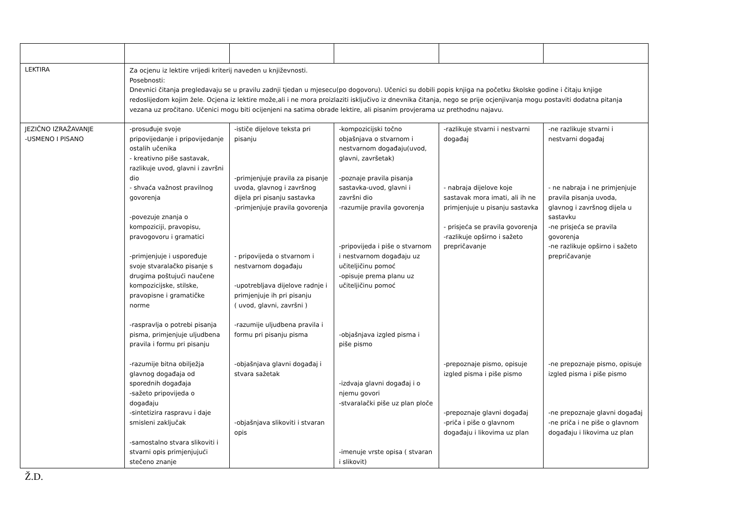| LEKTIRA | Za ocjenu iz lektire vrijedi kriterij naveden u književnosti. Posebnosti: Dnevnici čitanja pregledavaju se u pravilu zadnji tjedan u mjesecu(po dogovoru). Učenici su dobili popis knjiga na početku školske godine i čitaju knjige redoslijedom kojim žele. Ocjena iz lektire može,ali i ne mora proizlaziti isključivo iz dnevnika čitanja, nego se prije ocjenjivanja mogu postaviti dodatna pitanja vezana uz pročitano. Učenici mogu biti ocijenjeni na satima obrade lektire, ali pisanim provjerama uz prethodnu najavu. | | | | |
| JEZIČNO IZRAŽAVANJE -USMENO I PISANO | -prosuđuje svoje pripovijedanje i pripovijedanje ostalih učenika - kreativno piše sastavak, razlikuje uvod, glavni i završni dio - shvaća važnost pravilnog govorenja -povezuje znanja o kompoziciji, pravopisu, pravogovoru i gramatici -primjenjuje i uspoređuje svoje stvaralačko pisanje s drugima poštujući naučene kompozicijske, stilske, pravopisne i gramatičke norme -raspravlja o potrebi pisanja pisma, primjenjuje uljudbena pravila i formu pri pisanju -razumije bitna obilježja glavnog događaja od sporednih događaja -sažeto pripovijeda o događaju -sintetizira raspravu i daje smisleni zaključak -samostalno stvara slikoviti i stvarni opis primjenjujući stečeno znanje | -ističe dijelove teksta pri pisanju -primjenjuje pravila za pisanje uvoda, glavnog i završnog dijela pri pisanju sastavka -primjenjuje pravila govorenja - pripovijeda o stvarnom i nestvarnom događaju -upotrebljava dijelove radnje i primjenjuje ih pri pisanju ( uvod, glavni, završni ) -razumije uljudbena pravila i formu pri pisanju pisma -objašnjava glavni događaj i stvara sažetak -objašnjava slikoviti i stvaran opis | -kompozicijski točno objašnjava o stvarnom i nestvarnom događaju(uvod, glavni, završetak) -poznaje pravila pisanja sastavka-uvod, glavni i završni dio -razumije pravila govorenja -pripovijeda i piše o stvarnom i nestvarnom događaju uz učiteljičinu pomoć -opisuje prema planu uz učiteljičinu pomoć -objašnjava izgled pisma i piše pismo -izdvaja glavni događaj i o njemu govori -stvaralački piše uz plan ploče -imenuje vrste opisa ( stvaran i slikovit) | -razlikuje stvarni i nestvarni događaj - nabraja dijelove koje sastavak mora imati, ali ih ne primjenjuje u pisanju sastavka - prisjeća se pravila govorenja -razlikuje opširno i sažeto prepričavanje -prepoznaje pismo, opisuje izgled pisma i piše pismo -prepoznaje glavni događaj -priča i piše o glavnom događaju i likovima uz plan | -ne razlikuje stvarni i nestvarni događaj - ne nabraja i ne primjenjuje pravila pisanja uvoda, glavnog i završnog dijela u sastavku -ne prisjeća se pravila govorenja -ne razlikuje opširno i sažeto prepričavanje -ne prepoznaje pismo, opisuje izgled pisma i piše pismo -ne prepoznaje glavni događaj -ne priča i ne piše o glavnom događaju i likovima uz plan |
Ž.D.